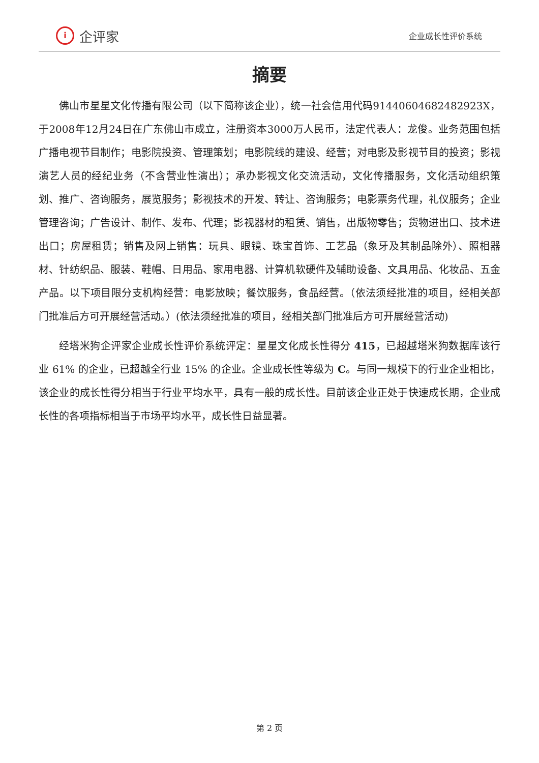i企评家
企业成长性评价系统
摘要
佛山市星星文化传播有限公司（以下简称该企业），统一社会信用代码91440604682482923X，于2008年12月24日在广东佛山市成立，注册资本3000万人民币，法定代表人：龙俊。业务范围包括广播电视节目制作；电影院投资、管理策划；电影院线的建设、经营；对电影及影视节目的投资；影视演艺人员的经纪业务（不含营业性演出）；承办影视文化交流活动，文化传播服务，文化活动组织策划、推广、咨询服务，展览服务；影视技术的开发、转让、咨询服务；电影票务代理，礼仪服务；企业管理咨询；广告设计、制作、发布、代理；影视器材的租赁、销售，出版物零售；货物进出口、技术进出口；房屋租赁；销售及网上销售：玩具、眼镜、珠宝首饰、工艺品（象牙及其制品除外）、照相器材、针纺织品、服装、鞋帽、日用品、家用电器、计算机软硬件及辅助设备、文具用品、化妆品、五金产品。以下项目限分支机构经营：电影放映；餐饮服务，食品经营。（依法须经批准的项目，经相关部门批准后方可开展经营活动。）(依法须经批准的项目，经相关部门批准后方可开展经营活动)
经塔米狗企评家企业成长性评价系统评定：星星文化成长性得分 415，已超越塔米狗数据库该行业 61% 的企业，已超越全行业 15% 的企业。企业成长性等级为 C。与同一规模下的行业企业相比，该企业的成长性得分相当于行业平均水平，具有一般的成长性。目前该企业正处于快速成长期，企业成长性的各项指标相当于市场平均水平，成长性日益显著。
第 2 页